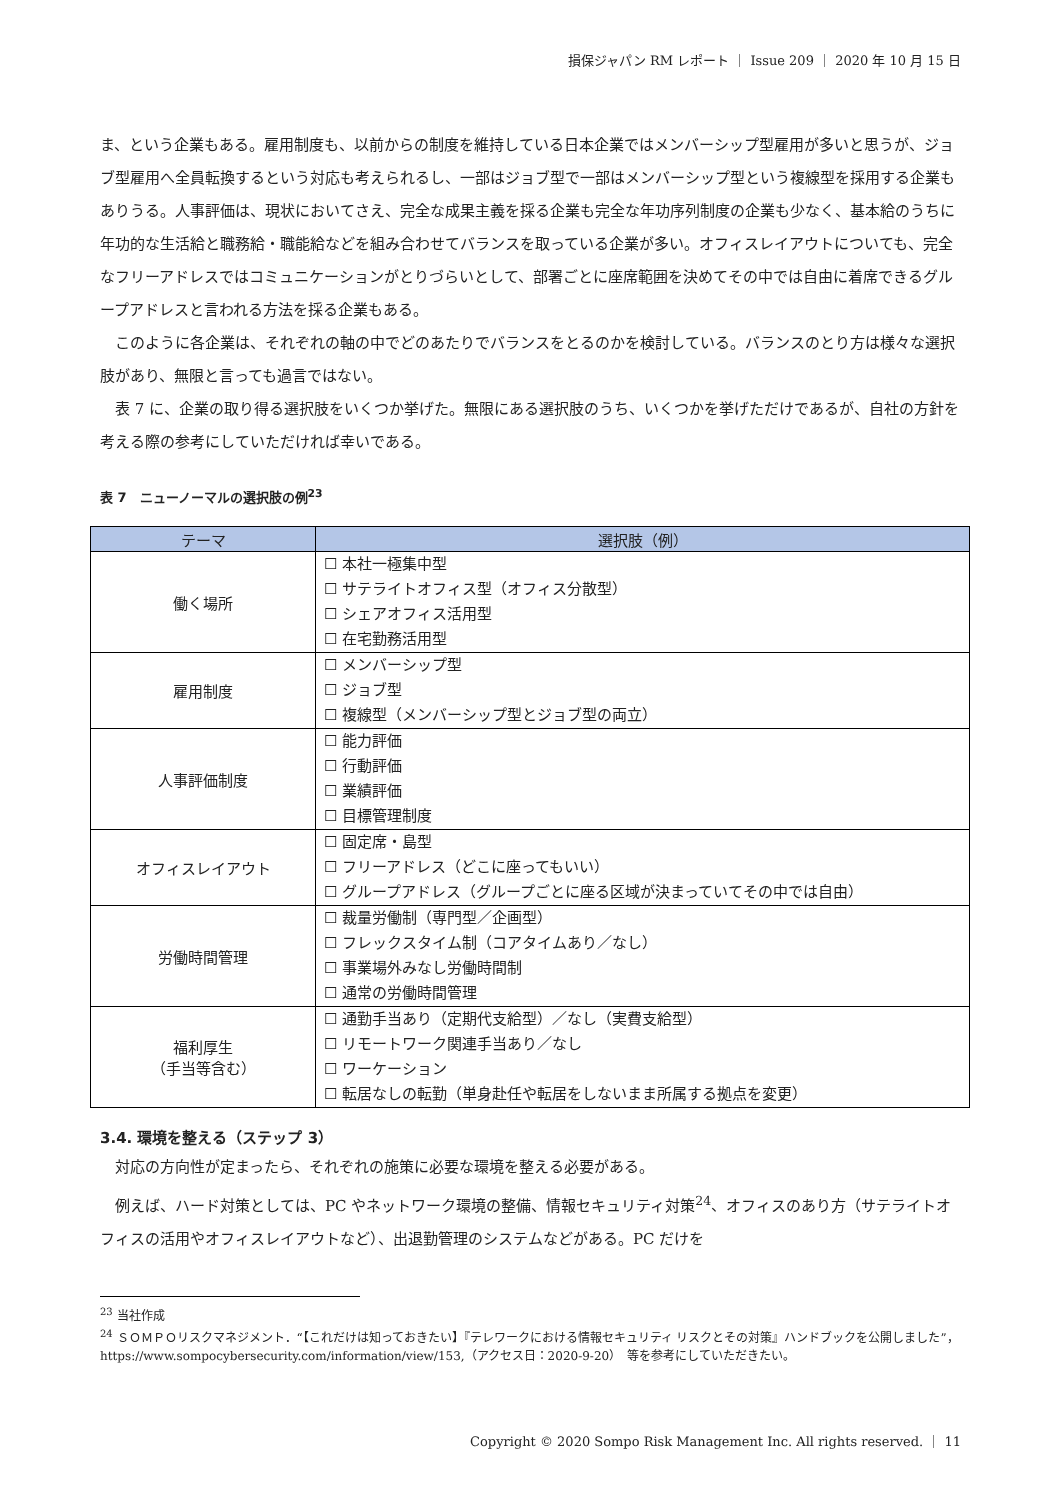損保ジャパン RM レポート ｜ Issue 209 ｜ 2020 年 10 月 15 日
ま、という企業もある。雇用制度も、以前からの制度を維持している日本企業ではメンバーシップ型雇用が多いと思うが、ジョブ型雇用へ全員転換するという対応も考えられるし、一部はジョブ型で一部はメンバーシップ型という複線型を採用する企業もありうる。人事評価は、現状においてさえ、完全な成果主義を採る企業も完全な年功序列制度の企業も少なく、基本給のうちに年功的な生活給と職務給・職能給などを組み合わせてバランスを取っている企業が多い。オフィスレイアウトについても、完全なフリーアドレスではコミュニケーションがとりづらいとして、部署ごとに座席範囲を決めてその中では自由に着席できるグループアドレスと言われる方法を採る企業もある。
このように各企業は、それぞれの軸の中でどのあたりでバランスをとるのかを検討している。バランスのとり方は様々な選択肢があり、無限と言っても過言ではない。
表 7 に、企業の取り得る選択肢をいくつか挙げた。無限にある選択肢のうち、いくつかを挙げただけであるが、自社の方針を考える際の参考にしていただければ幸いである。
表 7　ニューノーマルの選択肢の例<sup>23</sup>
| テーマ | 選択肢（例） |
| --- | --- |
| 働く場所 | ☐ 本社一極集中型 ☐ サテライトオフィス型（オフィス分散型） ☐ シェアオフィス活用型 ☐ 在宅勤務活用型 |
| 雇用制度 | ☐ メンバーシップ型 ☐ ジョブ型 ☐ 複線型（メンバーシップ型とジョブ型の両立） |
| 人事評価制度 | ☐ 能力評価 ☐ 行動評価 ☐ 業績評価 ☐ 目標管理制度 |
| オフィスレイアウト | ☐ 固定席・島型 ☐ フリーアドレス（どこに座ってもいい） ☐ グループアドレス（グループごとに座る区域が決まっていてその中では自由） |
| 労働時間管理 | ☐ 裁量労働制（専門型／企画型） ☐ フレックスタイム制（コアタイムあり／なし） ☐ 事業場外みなし労働時間制 ☐ 通常の労働時間管理 |
| 福利厚生 （手当等含む） | ☐ 通勤手当あり（定期代支給型）／なし（実費支給型） ☐ リモートワーク関連手当あり／なし ☐ ワーケーション ☐ 転居なしの転勤（単身赴任や転居をしないまま所属する拠点を変更） |
3.4. 環境を整える（ステップ 3）
対応の方向性が定まったら、それぞれの施策に必要な環境を整える必要がある。
例えば、ハード対策としては、PC やネットワーク環境の整備、情報セキュリティ対策<sup>24</sup>、オフィスのあり方（サテライトオフィスの活用やオフィスレイアウトなど）、出退勤管理のシステムなどがある。PC だけを
<sup>23</sup> 当社作成
<sup>24</sup> ＳＯＭＰＯリスクマネジメント．“【これだけは知っておきたい】『テレワークにおける情報セキュリティ リスクとその対策』ハンドブックを公開しました”，https://www.sompocybersecurity.com/information/view/153,（アクセス日：2020-9-20）　等を参考にしていただきたい。
Copyright © 2020 Sompo Risk Management Inc. All rights reserved. ｜ 11